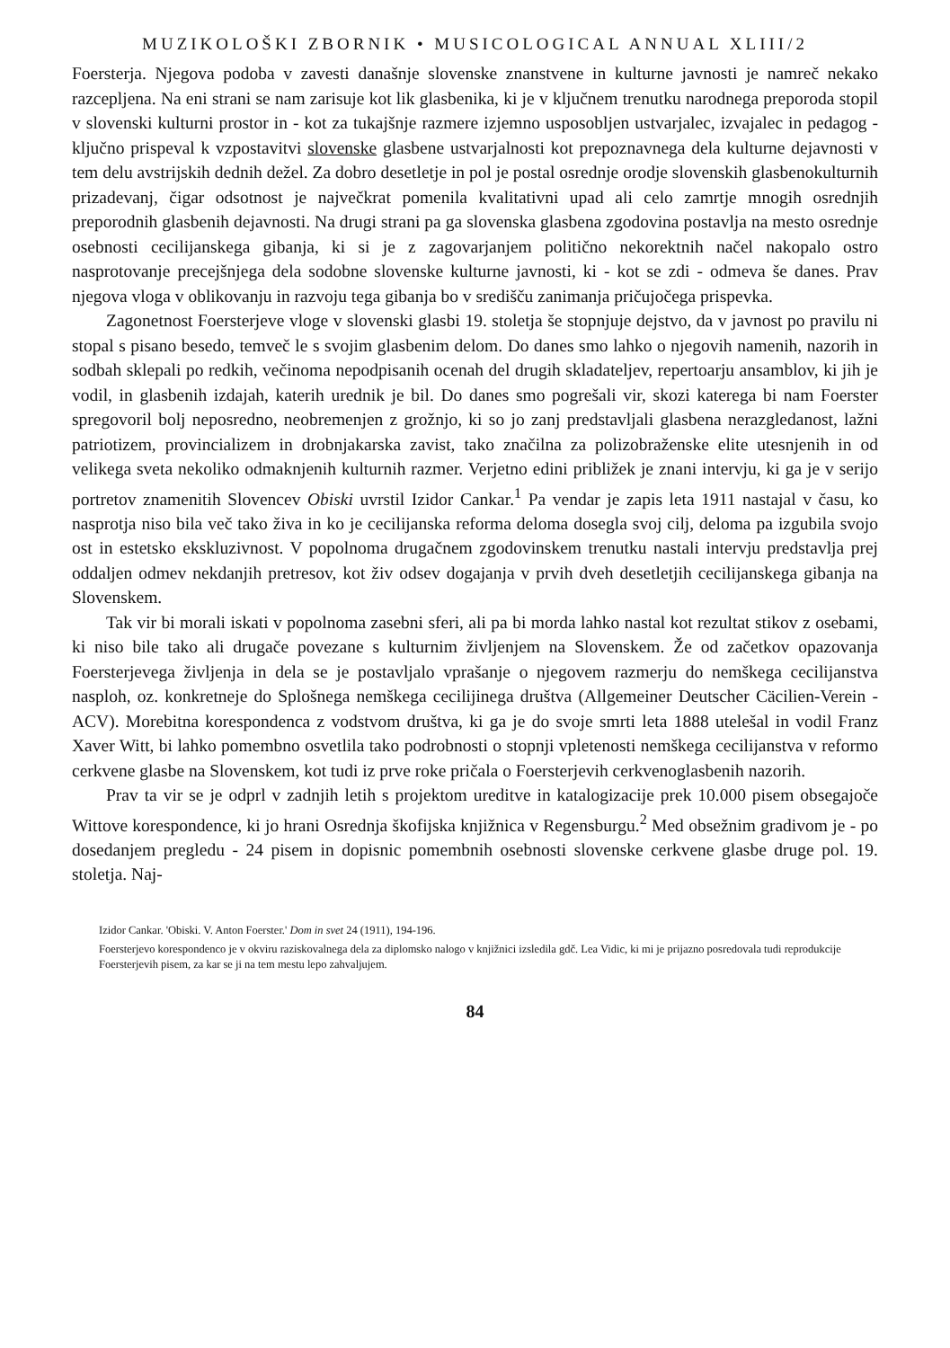MUZIKOLOŠKI ZBORNIK • MUSICOLOGICAL ANNUAL XLIII/2
Foersterja. Njegova podoba v zavesti današnje slovenske znanstvene in kulturne javnosti je namreč nekako razcepljena. Na eni strani se nam zarisuje kot lik glasbenika, ki je v ključnem trenutku narodnega preporoda stopil v slovenski kulturni prostor in - kot za tukajšnje razmere izjemno usposobljen ustvarjalec, izvajalec in pedagog - ključno prispeval k vzpostavitvi slovenske glasbene ustvarjalnosti kot prepoznavnega dela kulturne dejavnosti v tem delu avstrijskih dednih dežel. Za dobro desetletje in pol je postal osrednje orodje slovenskih glasbenokulturnih prizadevanj, čigar odsotnost je največkrat pomenila kvalitativni upad ali celo zamrtje mnogih osrednjih preporodnih glasbenih dejavnosti. Na drugi strani pa ga slovenska glasbena zgodovina postavlja na mesto osrednje osebnosti cecilijanskega gibanja, ki si je z zagovarjanjem politično nekorektnih načel nakopalo ostro nasprotovanje precejšnjega dela sodobne slovenske kulturne javnosti, ki - kot se zdi - odmeva še danes. Prav njegova vloga v oblikovanju in razvoju tega gibanja bo v središču zanimanja pričujočega prispevka.
Zagonetnost Foersterjeve vloge v slovenski glasbi 19. stoletja še stopnjuje dejstvo, da v javnost po pravilu ni stopal s pisano besedo, temveč le s svojim glasbenim delom. Do danes smo lahko o njegovih namenih, nazorih in sodbah sklepali po redkih, večinoma nepodpisanih ocenah del drugih skladateljev, repertoarju ansamblov, ki jih je vodil, in glasbenih izdajah, katerih urednik je bil. Do danes smo pogrešali vir, skozi katerega bi nam Foerster spregovoril bolj neposredno, neobremenjen z grožnjo, ki so jo zanj predstavljali glasbena nerazgledanost, lažni patriotizem, provincializem in drobnjakarska zavist, tako značilna za polizobraženske elite utesnjenih in od velikega sveta nekoliko odmaknjenih kulturnih razmer. Verjetno edini približek je znani intervju, ki ga je v serijo portretov znamenitih Slovencev Obiski uvrstil Izidor Cankar.<sup>1</sup> Pa vendar je zapis leta 1911 nastajal v času, ko nasprotja niso bila več tako živa in ko je cecilijanska reforma deloma dosegla svoj cilj, deloma pa izgubila svojo ost in estetsko ekskluzivnost. V popolnoma drugačnem zgodovinskem trenutku nastali intervju predstavlja prej oddaljen odmev nekdanjih pretresov, kot živ odsev dogajanja v prvih dveh desetletjih cecilijanskega gibanja na Slovenskem.
Tak vir bi morali iskati v popolnoma zasebni sferi, ali pa bi morda lahko nastal kot rezultat stikov z osebami, ki niso bile tako ali drugače povezane s kulturnim življenjem na Slovenskem. Že od začetkov opazovanja Foersterjevega življenja in dela se je postavljalo vprašanje o njegovem razmerju do nemškega cecilijanstva nasploh, oz. konkretneje do Splošnega nemškega cecilijinega društva (Allgemeiner Deutscher Cäcilien-Verein - ACV). Morebitna korespondenca z vodstvom društva, ki ga je do svoje smrti leta 1888 utelešal in vodil Franz Xaver Witt, bi lahko pomembno osvetlila tako podrobnosti o stopnji vpletenosti nemškega cecilijanstva v reformo cerkvene glasbe na Slovenskem, kot tudi iz prve roke pričala o Foersterjevih cerkvenoglasbenih nazorih.
Prav ta vir se je odprl v zadnjih letih s projektom ureditve in katalogizacije prek 10.000 pisem obsegajoče Wittove korespondence, ki jo hrani Osrednja škofijska knjižnica v Regensburgu.<sup>2</sup> Med obsežnim gradivom je - po dosedanjem pregledu - 24 pisem in dopisnic pomembnih osebnosti slovenske cerkvene glasbe druge pol. 19. stoletja. Naj-
Izidor Cankar. 'Obiski. V. Anton Foerster.' Dom in svet 24 (1911), 194-196.
Foersterjevo korespondenco je v okviru raziskovalnega dela za diplomsko nalogo v knjižnici izsledila gdč. Lea Vidic, ki mi je prijazno posredovala tudi reprodukcije Foersterjevih pisem, za kar se ji na tem mestu lepo zahvaljujem.
84